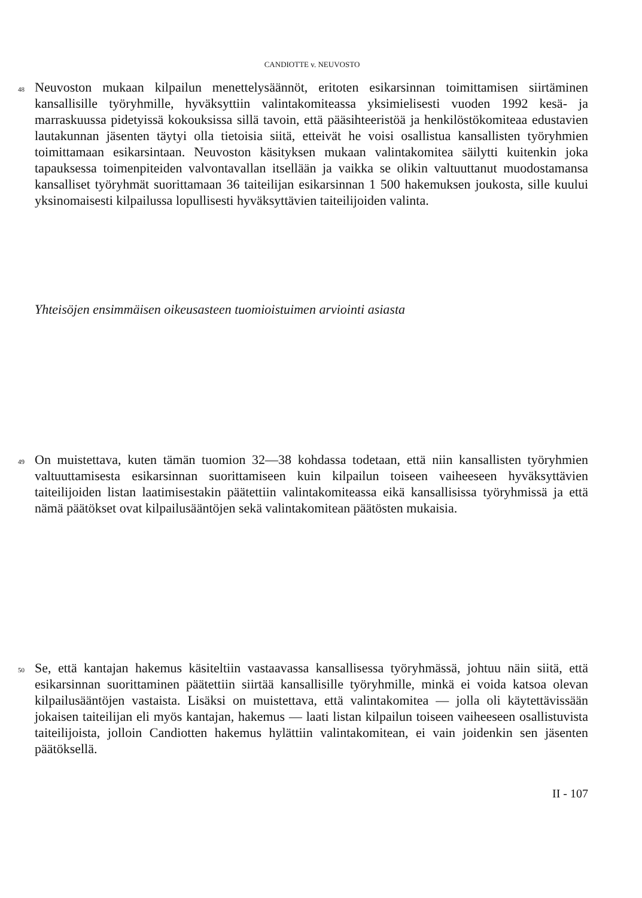CANDIOTTE v. NEUVOSTO
48
Neuvoston mukaan kilpailun menettelysäännöt, eritoten esikarsinnan toimittamisen siirtäminen kansallisille työryhmille, hyväksyttiin valintakomiteassa yksimielisesti vuoden 1992 kesä- ja marraskuussa pidetyissä kokouksissa sillä tavoin, että pääsihteeristöä ja henkilöstökomiteaa edustavien lautakunnan jäsenten täytyi olla tietoisia siitä, etteivät he voisi osallistua kansallisten työryhmien toimittamaan esikarsintaan. Neuvoston käsityksen mukaan valintakomitea säilytti kuitenkin joka tapauksessa toimenpiteiden valvontavallan itsellään ja vaikka se olikin valtuuttanut muodostamansa kansalliset työryhmät suorittamaan 36 taiteilijan esikarsinnan 1 500 hakemuksen joukosta, sille kuului yksinomaisesti kilpailussa lopullisesti hyväksyttävien taiteilijoiden valinta.
Yhteisöjen ensimmäisen oikeusasteen tuomioistuimen arviointi asiasta
49
On muistettava, kuten tämän tuomion 32—38 kohdassa todetaan, että niin kansallisten työryhmien valtuuttamisesta esikarsinnan suorittamiseen kuin kilpailun toiseen vaiheeseen hyväksyttävien taiteilijoiden listan laatimisestakin päätettiin valintakomiteassa eikä kansallisissa työryhmissä ja että nämä päätökset ovat kilpailusääntöjen sekä valintakomitean päätösten mukaisia.
50
Se, että kantajan hakemus käsiteltiin vastaavassa kansallisessa työryhmässä, johtuu näin siitä, että esikarsinnan suorittaminen päätettiin siirtää kansallisille työryhmille, minkä ei voida katsoa olevan kilpailusääntöjen vastaista. Lisäksi on muistettava, että valintakomitea — jolla oli käytettävissään jokaisen taiteilijan eli myös kantajan, hakemus — laati listan kilpailun toiseen vaiheeseen osallistuvista taiteilijoista, jolloin Candiotten hakemus hylättiin valintakomitean, ei vain joidenkin sen jäsenten päätöksellä.
II - 107